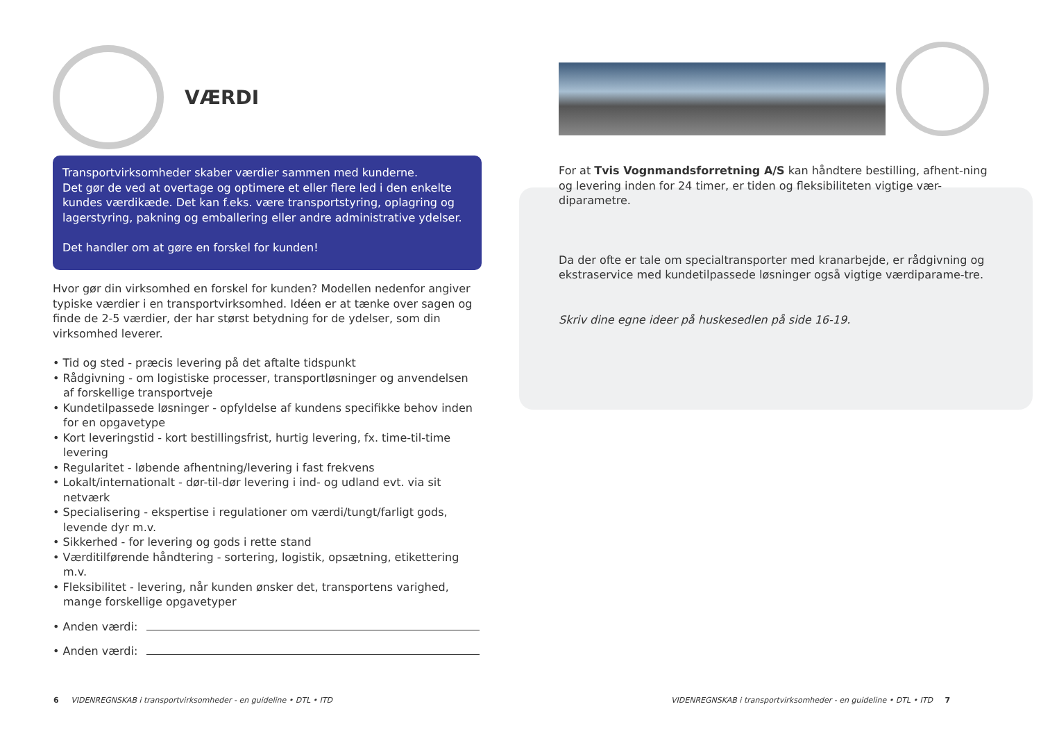VÆRDI
Transportvirksomheder skaber værdier sammen med kunderne.
Det gør de ved at overtage og optimere et eller flere led i den enkelte kundes værdikæde. Det kan f.eks. være transportstyring, oplagring og lagerstyring, pakning og emballering eller andre administrative ydelser.
Det handler om at gøre en forskel for kunden!
Hvor gør din virksomhed en forskel for kunden? Modellen nedenfor angiver typiske værdier i en transportvirksomhed. Idéen er at tænke over sagen og finde de 2-5 værdier, der har størst betydning for de ydelser, som din virksomhed leverer.
• Tid og sted - præcis levering på det aftalte tidspunkt
• Rådgivning - om logistiske processer, transportløsninger og anvendelsen af forskellige transportveje
• Kundetilpassede løsninger - opfyldelse af kundens specifikke behov inden for en opgavetype
• Kort leveringstid - kort bestillingsfrist, hurtig levering, fx. time-til-time levering
• Regularitet - løbende afhentning/levering i fast frekvens
• Lokalt/internationalt - dør-til-dør levering i ind- og udland evt. via sit netværk
• Specialisering - ekspertise i regulationer om værdi/tungt/farligt gods, levende dyr m.v.
• Sikkerhed - for levering og gods i rette stand
• Værditilførende håndtering - sortering, logistik, opsætning, etikettering m.v.
• Fleksibilitet - levering, når kunden ønsker det, transportens varighed, mange forskellige opgavetyper
• Anden værdi:
• Anden værdi:
For at Tvis Vognmandsforretning A/S kan håndtere bestilling, afhent-ning og levering inden for 24 timer, er tiden og fleksibiliteten vigtige vær-diparametre.
Da der ofte er tale om specialtransporter med kranarbejde, er rådgivning og ekstraservice med kundetilpassede løsninger også vigtige værdiparame-tre.
Skriv dine egne ideer på huskesedlen på side 16-19.
6 VIDENREGNSKAB i transportvirksomheder - en guideline • DTL • ITD
VIDENREGNSKAB i transportvirksomheder - en guideline • DTL • ITD 7